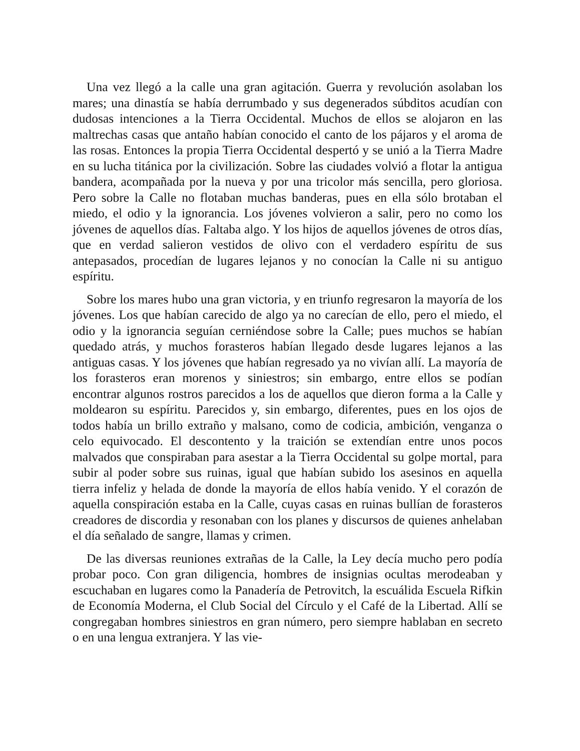Una vez llegó a la calle una gran agitación. Guerra y revolución asolaban los mares; una dinastía se había derrumbado y sus degenerados súbditos acudían con dudosas intenciones a la Tierra Occidental. Muchos de ellos se alojaron en las maltrechas casas que antaño habían conocido el canto de los pájaros y el aroma de las rosas. Entonces la propia Tierra Occidental despertó y se unió a la Tierra Madre en su lucha titánica por la civilización. Sobre las ciudades volvió a flotar la antigua bandera, acompañada por la nueva y por una tricolor más sencilla, pero gloriosa. Pero sobre la Calle no flotaban muchas banderas, pues en ella sólo brotaban el miedo, el odio y la ignorancia. Los jóvenes volvieron a salir, pero no como los jóvenes de aquellos días. Faltaba algo. Y los hijos de aquellos jóvenes de otros días, que en verdad salieron vestidos de olivo con el verdadero espíritu de sus antepasados, procedían de lugares lejanos y no conocían la Calle ni su antiguo espíritu.
Sobre los mares hubo una gran victoria, y en triunfo regresaron la mayoría de los jóvenes. Los que habían carecido de algo ya no carecían de ello, pero el miedo, el odio y la ignorancia seguían cerniéndose sobre la Calle; pues muchos se habían quedado atrás, y muchos forasteros habían llegado desde lugares lejanos a las antiguas casas. Y los jóvenes que habían regresado ya no vivían allí. La mayoría de los forasteros eran morenos y siniestros; sin embargo, entre ellos se podían encontrar algunos rostros parecidos a los de aquellos que dieron forma a la Calle y moldearon su espíritu. Parecidos y, sin embargo, diferentes, pues en los ojos de todos había un brillo extraño y malsano, como de codicia, ambición, venganza o celo equivocado. El descontento y la traición se extendían entre unos pocos malvados que conspiraban para asestar a la Tierra Occidental su golpe mortal, para subir al poder sobre sus ruinas, igual que habían subido los asesinos en aquella tierra infeliz y helada de donde la mayoría de ellos había venido. Y el corazón de aquella conspiración estaba en la Calle, cuyas casas en ruinas bullían de forasteros creadores de discordia y resonaban con los planes y discursos de quienes anhelaban el día señalado de sangre, llamas y crimen.
De las diversas reuniones extrañas de la Calle, la Ley decía mucho pero podía probar poco. Con gran diligencia, hombres de insignias ocultas merodeaban y escuchaban en lugares como la Panadería de Petrovitch, la escuálida Escuela Rifkin de Economía Moderna, el Club Social del Círculo y el Café de la Libertad. Allí se congregaban hombres siniestros en gran número, pero siempre hablaban en secreto o en una lengua extranjera. Y las vie-